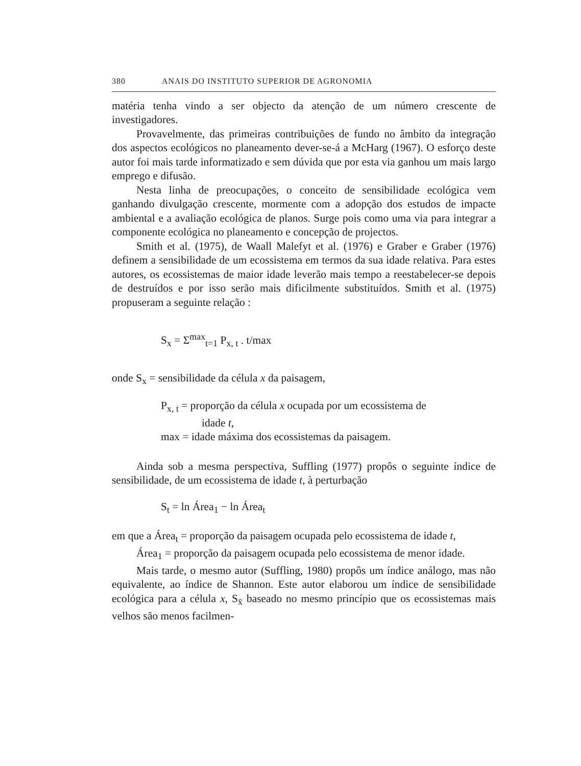380 ANAIS DO INSTITUTO SUPERIOR DE AGRONOMIA
matéria tenha vindo a ser objecto da atenção de um número crescente de investigadores.
Provavelmente, das primeiras contribuições de fundo no âmbito da integração dos aspectos ecológicos no planeamento dever-se-á a McHarg (1967). O esforço deste autor foi mais tarde informatizado e sem dúvida que por esta via ganhou um mais largo emprego e difusão.
Nesta linha de preocupações, o conceito de sensibilidade ecológica vem ganhando divulgação crescente, mormente com a adopção dos estudos de impacte ambiental e a avaliação ecológica de planos. Surge pois como uma via para integrar a componente ecológica no planeamento e concepção de projectos.
Smith et al. (1975), de Waall Malefyt et al. (1976) e Graber e Graber (1976) definem a sensibilidade de um ecossistema em termos da sua idade relativa. Para estes autores, os ecossistemas de maior idade leverão mais tempo a reestabelecer-se depois de destruídos e por isso serão mais dificilmente substituídos. Smith et al. (1975) propuseram a seguinte relação :
S<sub>x</sub> = Σ<sup>max</sup><sub>t=1</sub> P<sub>x, t</sub> . t/max
onde S<sub>x</sub> = sensibilidade da célula x da paisagem,
P<sub>x, t</sub> = proporção da célula x ocupada por um ecossistema de
idade t,
max = idade máxima dos ecossistemas da paisagem.
Ainda sob a mesma perspectiva, Suffling (1977) propôs o seguinte índice de sensibilidade, de um ecossistema de idade t, à perturbação
S<sub>t</sub> = ln Área<sub>1</sub> − ln Área<sub>t</sub>
em que a Área<sub>t</sub> = proporção da paisagem ocupada pelo ecossistema de idade t,
Área<sub>1</sub> = proporção da paisagem ocupada pelo ecossistema de menor idade.
Mais tarde, o mesmo autor (Suffling, 1980) propôs um índice análogo, mas não equivalente, ao índice de Shannon. Este autor elaborou um índice de sensibilidade ecológica para a célula x, S<sub>x̄</sub> baseado no mesmo princípio que os ecossistemas mais velhos são menos facilmen-